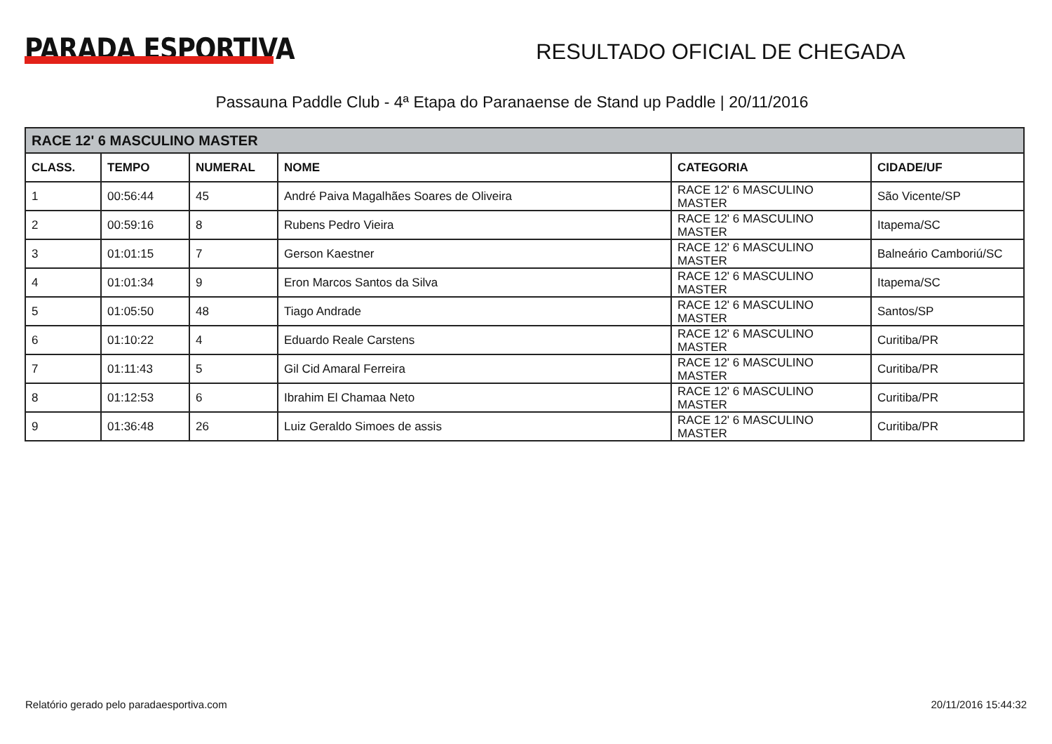PARADA ESPORTIVA
RESULTADO OFICIAL DE CHEGADA
Passauna Paddle Club - 4ª Etapa do Paranaense de Stand up Paddle | 20/11/2016
| RACE 12' 6 MASCULINO MASTER | | | | | |
| --- | --- | --- | --- | --- | --- |
| CLASS. | TEMPO | NUMERAL | NOME | CATEGORIA | CIDADE/UF |
| 1 | 00:56:44 | 45 | André Paiva Magalhães Soares de Oliveira | RACE 12' 6 MASCULINO MASTER | São Vicente/SP |
| 2 | 00:59:16 | 8 | Rubens Pedro Vieira | RACE 12' 6 MASCULINO MASTER | Itapema/SC |
| 3 | 01:01:15 | 7 | Gerson Kaestner | RACE 12' 6 MASCULINO MASTER | Balneário Camboriú/SC |
| 4 | 01:01:34 | 9 | Eron Marcos Santos da Silva | RACE 12' 6 MASCULINO MASTER | Itapema/SC |
| 5 | 01:05:50 | 48 | Tiago Andrade | RACE 12' 6 MASCULINO MASTER | Santos/SP |
| 6 | 01:10:22 | 4 | Eduardo Reale Carstens | RACE 12' 6 MASCULINO MASTER | Curitiba/PR |
| 7 | 01:11:43 | 5 | Gil Cid Amaral Ferreira | RACE 12' 6 MASCULINO MASTER | Curitiba/PR |
| 8 | 01:12:53 | 6 | Ibrahim El Chamaa Neto | RACE 12' 6 MASCULINO MASTER | Curitiba/PR |
| 9 | 01:36:48 | 26 | Luiz Geraldo Simoes de assis | RACE 12' 6 MASCULINO MASTER | Curitiba/PR |
Relatório gerado pelo paradaesportiva.com 20/11/2016 15:44:32